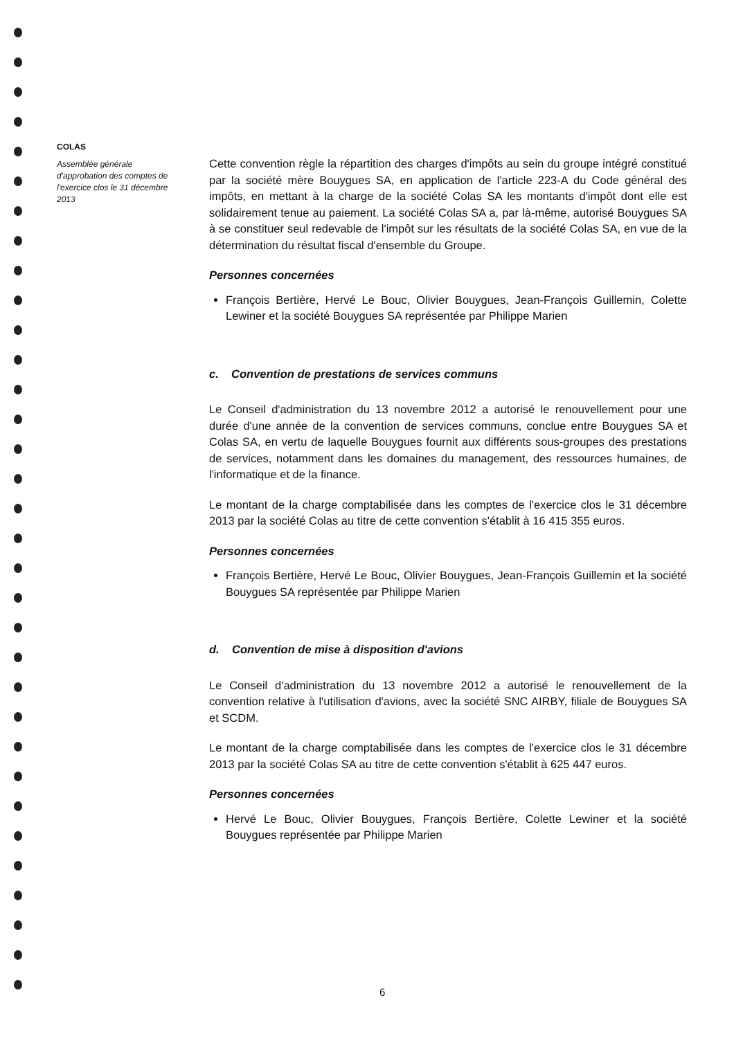COLAS
Assemblée générale d'approbation des comptes de l'exercice clos le 31 décembre 2013
Cette convention règle la répartition des charges d'impôts au sein du groupe intégré constitué par la société mère Bouygues SA, en application de l'article 223-A du Code général des impôts, en mettant à la charge de la société Colas SA les montants d'impôt dont elle est solidairement tenue au paiement. La société Colas SA a, par là-même, autorisé Bouygues SA à se constituer seul redevable de l'impôt sur les résultats de la société Colas SA, en vue de la détermination du résultat fiscal d'ensemble du Groupe.
Personnes concernées
François Bertière, Hervé Le Bouc, Olivier Bouygues, Jean-François Guillemin, Colette Lewiner et la société Bouygues SA représentée par Philippe Marien
c. Convention de prestations de services communs
Le Conseil d'administration du 13 novembre 2012 a autorisé le renouvellement pour une durée d'une année de la convention de services communs, conclue entre Bouygues SA et Colas SA, en vertu de laquelle Bouygues fournit aux différents sous-groupes des prestations de services, notamment dans les domaines du management, des ressources humaines, de l'informatique et de la finance.
Le montant de la charge comptabilisée dans les comptes de l'exercice clos le 31 décembre 2013 par la société Colas au titre de cette convention s'établit à 16 415 355 euros.
Personnes concernées
François Bertière, Hervé Le Bouc, Olivier Bouygues, Jean-François Guillemin et la société Bouygues SA représentée par Philippe Marien
d. Convention de mise à disposition d'avions
Le Conseil d'administration du 13 novembre 2012 a autorisé le renouvellement de la convention relative à l'utilisation d'avions, avec la société SNC AIRBY, filiale de Bouygues SA et SCDM.
Le montant de la charge comptabilisée dans les comptes de l'exercice clos le 31 décembre 2013 par la société Colas SA au titre de cette convention s'établit à 625 447 euros.
Personnes concernées
Hervé Le Bouc, Olivier Bouygues, François Bertière, Colette Lewiner et la société Bouygues représentée par Philippe Marien
6